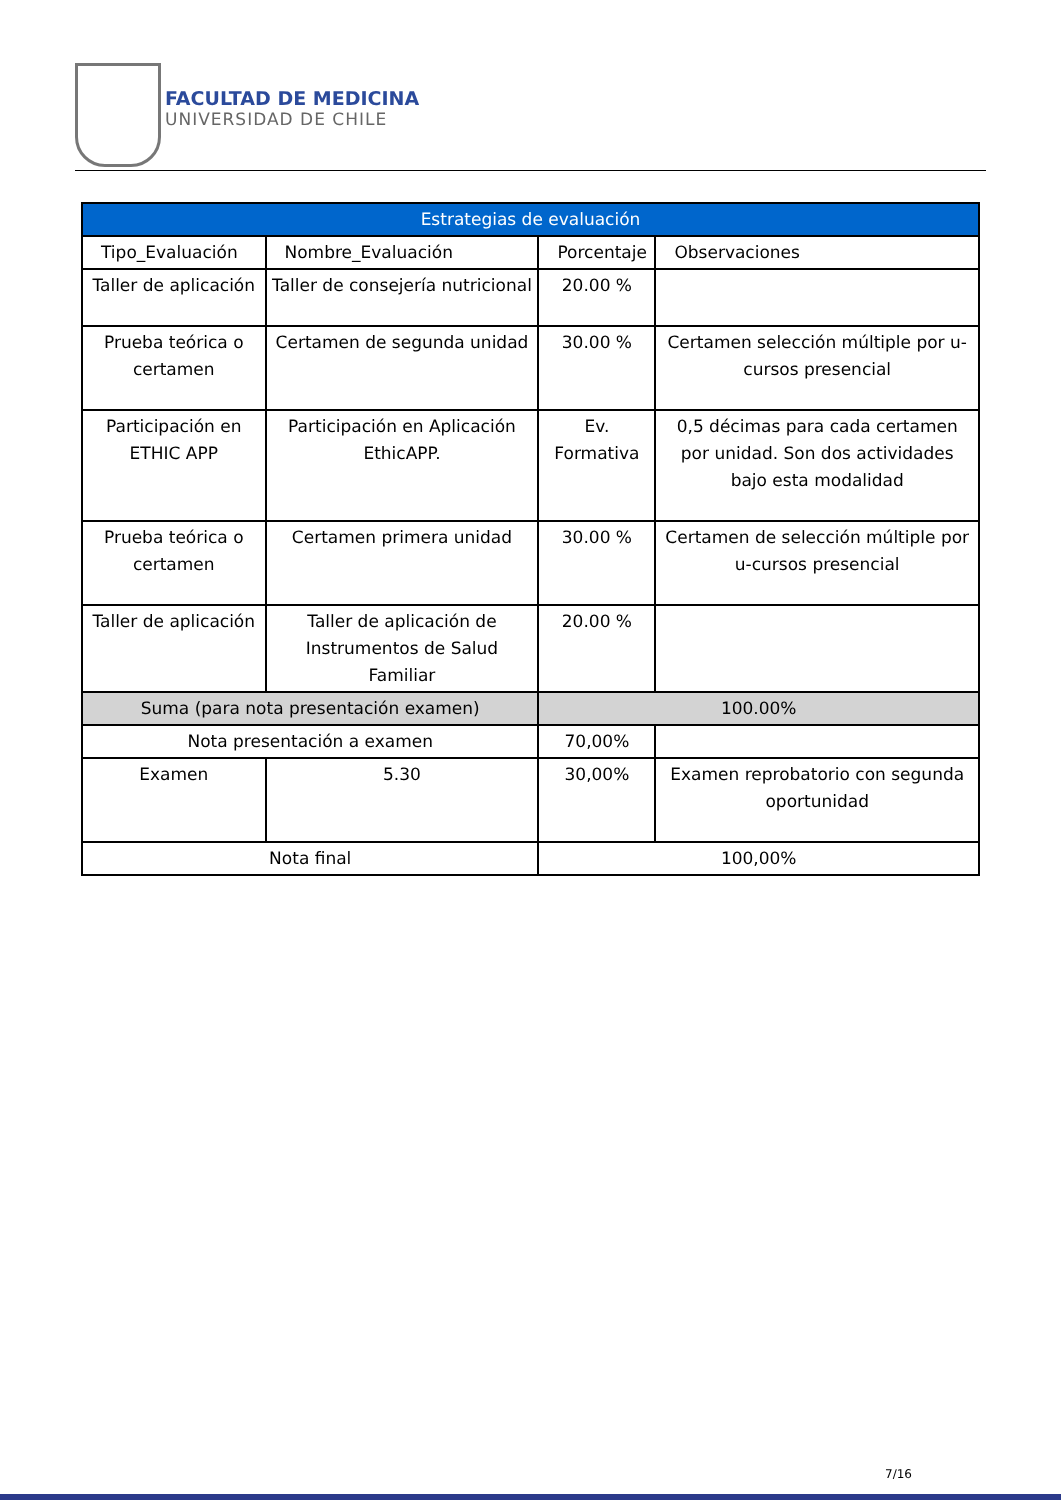FACULTAD DE MEDICINA
UNIVERSIDAD DE CHILE
| Estrategias de evaluación | | | |
| --- | --- | --- | --- |
| Tipo_Evaluación | Nombre_Evaluación | Porcentaje | Observaciones |
| Taller de aplicación | Taller de consejería nutricional | 20.00 % | |
| Prueba teórica o certamen | Certamen de segunda unidad | 30.00 % | Certamen selección múltiple por u-cursos presencial |
| Participación en ETHIC APP | Participación en Aplicación EthicAPP. | Ev. Formativa | 0,5 décimas para cada certamen por unidad. Son dos actividades bajo esta modalidad |
| Prueba teórica o certamen | Certamen primera unidad | 30.00 % | Certamen de selección múltiple por u-cursos presencial |
| Taller de aplicación | Taller de aplicación de Instrumentos de Salud Familiar | 20.00 % | |
| Suma (para nota presentación examen) | | 100.00% | |
| Nota presentación a examen | | 70,00% | |
| Examen | 5.30 | 30,00% | Examen reprobatorio con segunda oportunidad |
| Nota final | | 100,00% | |
7/16